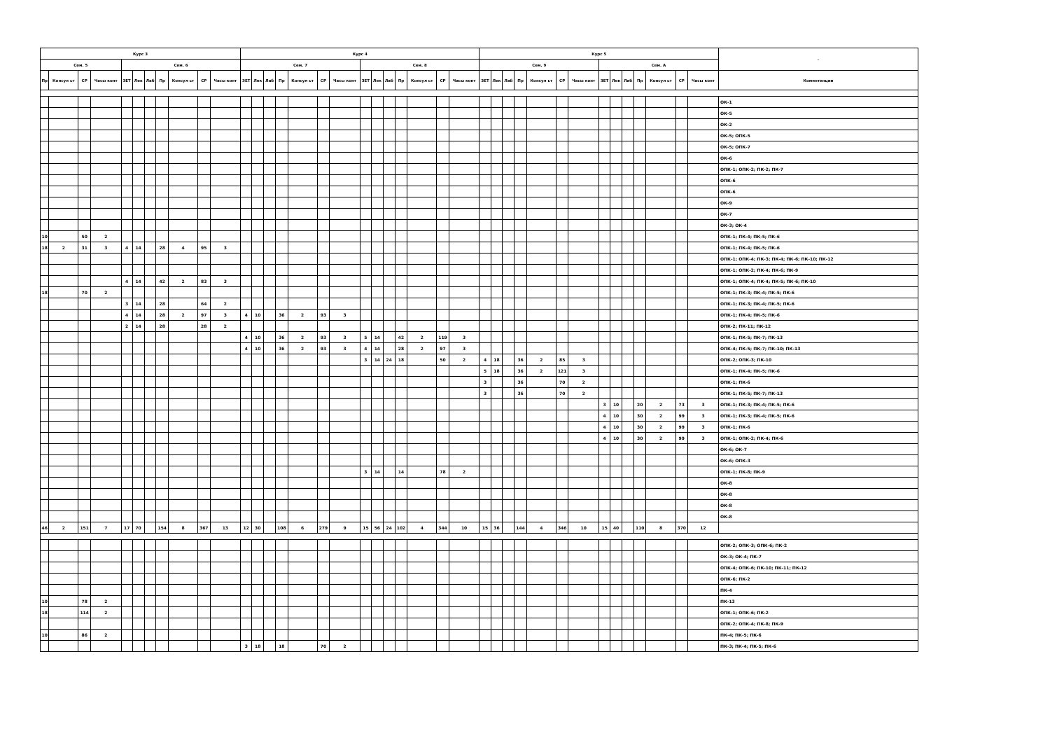| Курс 3 | | | | | | | | | | | Курс 4 | | | | | | | | | | | | | | Курс 5 | | | | | | | | | | | | | | - |
| --- | --- | --- | --- | --- | --- | --- | --- | --- | --- | --- | --- | --- | --- | --- | --- | --- | --- | --- | --- | --- | --- | --- | --- | --- | --- | --- | --- | --- | --- | --- | --- | --- | --- | --- | --- | --- | --- | --- | --- |
| Сем. 5 | | | | Сем. 6 | | | | | | | Сем. 7 | | | | | | | Сем. 8 | | | | | | | Сем. 9 | | | | | | | Сем. A | | | | | | | |
| Пр | Консул ьт | СР | Часы конт | ЗЕТ | Лек | Лаб | Пр | Консул ьт | СР | Часы конт | ЗЕТ | Лек | Лаб | Пр | Консул ьт | СР | Часы конт | ЗЕТ | Лек | Лаб | Пр | Консул ьт | СР | Часы конт | ЗЕТ | Лек | Лаб | Пр | Консул ьт | СР | Часы конт | ЗЕТ | Лек | Лаб | Пр | Консул ьт | СР | Часы конт | Компетенции |
| | | | | | | | | | | | | | | | | | | | | | | | | | | | | | | | | | | | | | | | ОК-1 |
| | | | | | | | | | | | | | | | | | | | | | | | | | | | | | | | | | | | | | | | ОК-5 |
| | | | | | | | | | | | | | | | | | | | | | | | | | | | | | | | | | | | | | | | ОК-2 |
| | | | | | | | | | | | | | | | | | | | | | | | | | | | | | | | | | | | | | | | ОК-5; ОПК-5 |
| | | | | | | | | | | | | | | | | | | | | | | | | | | | | | | | | | | | | | | | ОК-5; ОПК-7 |
| | | | | | | | | | | | | | | | | | | | | | | | | | | | | | | | | | | | | | | | ОК-6 |
| | | | | | | | | | | | | | | | | | | | | | | | | | | | | | | | | | | | | | | | ОПК-1; ОПК-2; ПК-2; ПК-7 |
| | | | | | | | | | | | | | | | | | | | | | | | | | | | | | | | | | | | | | | | ОПК-6 |
| | | | | | | | | | | | | | | | | | | | | | | | | | | | | | | | | | | | | | | | ОПК-6 |
| | | | | | | | | | | | | | | | | | | | | | | | | | | | | | | | | | | | | | | | ОК-9 |
| | | | | | | | | | | | | | | | | | | | | | | | | | | | | | | | | | | | | | | | ОК-7 |
| | | | | | | | | | | | | | | | | | | | | | | | | | | | | | | | | | | | | | | | ОК-3; ОК-4 |
| 10 | | 50 | 2 | | | | | | | | | | | | | | | | | | | | | | | | | | | | | | | | | | | | ОПК-1; ПК-4; ПК-5; ПК-6 |
| 18 | 2 | 31 | 3 | 4 | 14 | | 28 | 4 | 95 | 3 | | | | | | | | | | | | | | | | | | | | | | | | | | | | | ОПК-1; ПК-4; ПК-5; ПК-6 |
| | | | | | | | | | | | | | | | | | | | | | | | | | | | | | | | | | | | | | | | ОПК-1; ОПК-4; ПК-3; ПК-4; ПК-6; ПК-10; ПК-12 |
| | | | | | | | | | | | | | | | | | | | | | | | | | | | | | | | | | | | | | | | ОПК-1; ОПК-2; ПК-4; ПК-6; ПК-9 |
| | | | | 4 | 14 | | 42 | 2 | 83 | 3 | | | | | | | | | | | | | | | | | | | | | | | | | | | | | ОПК-1; ОПК-4; ПК-4; ПК-5; ПК-6; ПК-10 |
| 18 | | 70 | 2 | | | | | | | | | | | | | | | | | | | | | | | | | | | | | | | | | | | | ОПК-1; ПК-3; ПК-4; ПК-5; ПК-6 |
| | | | | 3 | 14 | | 28 | | 64 | 2 | | | | | | | | | | | | | | | | | | | | | | | | | | | | | ОПК-1; ПК-3; ПК-4; ПК-5; ПК-6 |
| | | | | 4 | 14 | | 28 | 2 | 97 | 3 | 4 | 10 | | 36 | 2 | 93 | 3 | | | | | | | | | | | | | | | | | | | | | | ОПК-1; ПК-4; ПК-5; ПК-6 |
| | | | | 2 | 14 | | 28 | | 28 | 2 | | | | | | | | | | | | | | | | | | | | | | | | | | | | | ОПК-2; ПК-11; ПК-12 |
| | | | | | | | | | | | 4 | 10 | | 36 | 2 | 93 | 3 | 5 | 14 | | 42 | 2 | 119 | 3 | | | | | | | | | | | | | | | ОПК-1; ПК-5; ПК-7; ПК-13 |
| | | | | | | | | | | | 4 | 10 | | 36 | 2 | 93 | 3 | 4 | 14 | | 28 | 2 | 97 | 3 | | | | | | | | | | | | | | | ОПК-4; ПК-5; ПК-7; ПК-10; ПК-13 |
| | | | | | | | | | | | | | | | | | | 3 | 14 | 24 | 18 | | 50 | 2 | 4 | 18 | | 36 | 2 | 85 | 3 | | | | | | | | ОПК-2; ОПК-3; ПК-10 |
| | | | | | | | | | | | | | | | | | | | | | | | | | 5 | 18 | | 36 | 2 | 121 | 3 | | | | | | | | ОПК-1; ПК-4; ПК-5; ПК-6 |
| | | | | | | | | | | | | | | | | | | | | | | | | | 3 | | | 36 | | 70 | 2 | | | | | | | | ОПК-1; ПК-6 |
| | | | | | | | | | | | | | | | | | | | | | | | | | 3 | | | 36 | | 70 | 2 | | | | | | | | ОПК-1; ПК-5; ПК-7; ПК-13 |
| | | | | | | | | | | | | | | | | | | | | | | | | | | | | | | | | 3 | 10 | | 20 | 2 | 73 | 3 | ОПК-1; ПК-3; ПК-4; ПК-5; ПК-6 |
| | | | | | | | | | | | | | | | | | | | | | | | | | | | | | | | | 4 | 10 | | 30 | 2 | 99 | 3 | ОПК-1; ПК-3; ПК-4; ПК-5; ПК-6 |
| | | | | | | | | | | | | | | | | | | | | | | | | | | | | | | | | 4 | 10 | | 30 | 2 | 99 | 3 | ОПК-1; ПК-6 |
| | | | | | | | | | | | | | | | | | | | | | | | | | | | | | | | | 4 | 10 | | 30 | 2 | 99 | 3 | ОПК-1; ОПК-2; ПК-4; ПК-6 |
| | | | | | | | | | | | | | | | | | | | | | | | | | | | | | | | | | | | | | | | ОК-6; ОК-7 |
| | | | | | | | | | | | | | | | | | | | | | | | | | | | | | | | | | | | | | | | ОК-6; ОПК-3 |
| | | | | | | | | | | | | | | | | | | 3 | 14 | | 14 | | 78 | 2 | | | | | | | | | | | | | | | ОПК-1; ПК-8; ПК-9 |
| | | | | | | | | | | | | | | | | | | | | | | | | | | | | | | | | | | | | | | | ОК-8 |
| | | | | | | | | | | | | | | | | | | | | | | | | | | | | | | | | | | | | | | | ОК-8 |
| | | | | | | | | | | | | | | | | | | | | | | | | | | | | | | | | | | | | | | | ОК-8 |
| | | | | | | | | | | | | | | | | | | | | | | | | | | | | | | | | | | | | | | | ОК-8 |
| 46 | 2 | 151 | 7 | 17 | 70 | | 154 | 8 | 367 | 13 | 12 | 30 | | 108 | 6 | 279 | 9 | 15 | 56 | 24 | 102 | 4 | 344 | 10 | 15 | 36 | | 144 | 4 | 346 | 10 | 15 | 40 | | 110 | 8 | 370 | 12 | |
| | | | | | | | | | | | | | | | | | | | | | | | | | | | | | | | | | | | | | | | ОПК-2; ОПК-3; ОПК-6; ПК-2 |
| | | | | | | | | | | | | | | | | | | | | | | | | | | | | | | | | | | | | | | | ОК-3; ОК-4; ПК-7 |
| | | | | | | | | | | | | | | | | | | | | | | | | | | | | | | | | | | | | | | | ОПК-4; ОПК-6; ПК-10; ПК-11; ПК-12 |
| | | | | | | | | | | | | | | | | | | | | | | | | | | | | | | | | | | | | | | | ОПК-6; ПК-2 |
| | | | | | | | | | | | | | | | | | | | | | | | | | | | | | | | | | | | | | | | ПК-4 |
| 10 | | 78 | 2 | | | | | | | | | | | | | | | | | | | | | | | | | | | | | | | | | | | | ПК-13 |
| 18 | | 114 | 2 | | | | | | | | | | | | | | | | | | | | | | | | | | | | | | | | | | | | ОПК-1; ОПК-6; ПК-2 |
| | | | | | | | | | | | | | | | | | | | | | | | | | | | | | | | | | | | | | | | ОПК-2; ОПК-4; ПК-8; ПК-9 |
| 10 | | 86 | 2 | | | | | | | | | | | | | | | | | | | | | | | | | | | | | | | | | | | | ПК-4; ПК-5; ПК-6 |
| | | | | | | | | | | | 3 | 18 | | 18 | | 70 | 2 | | | | | | | | | | | | | | | | | | | | | | ПК-3; ПК-4; ПК-5; ПК-6 |